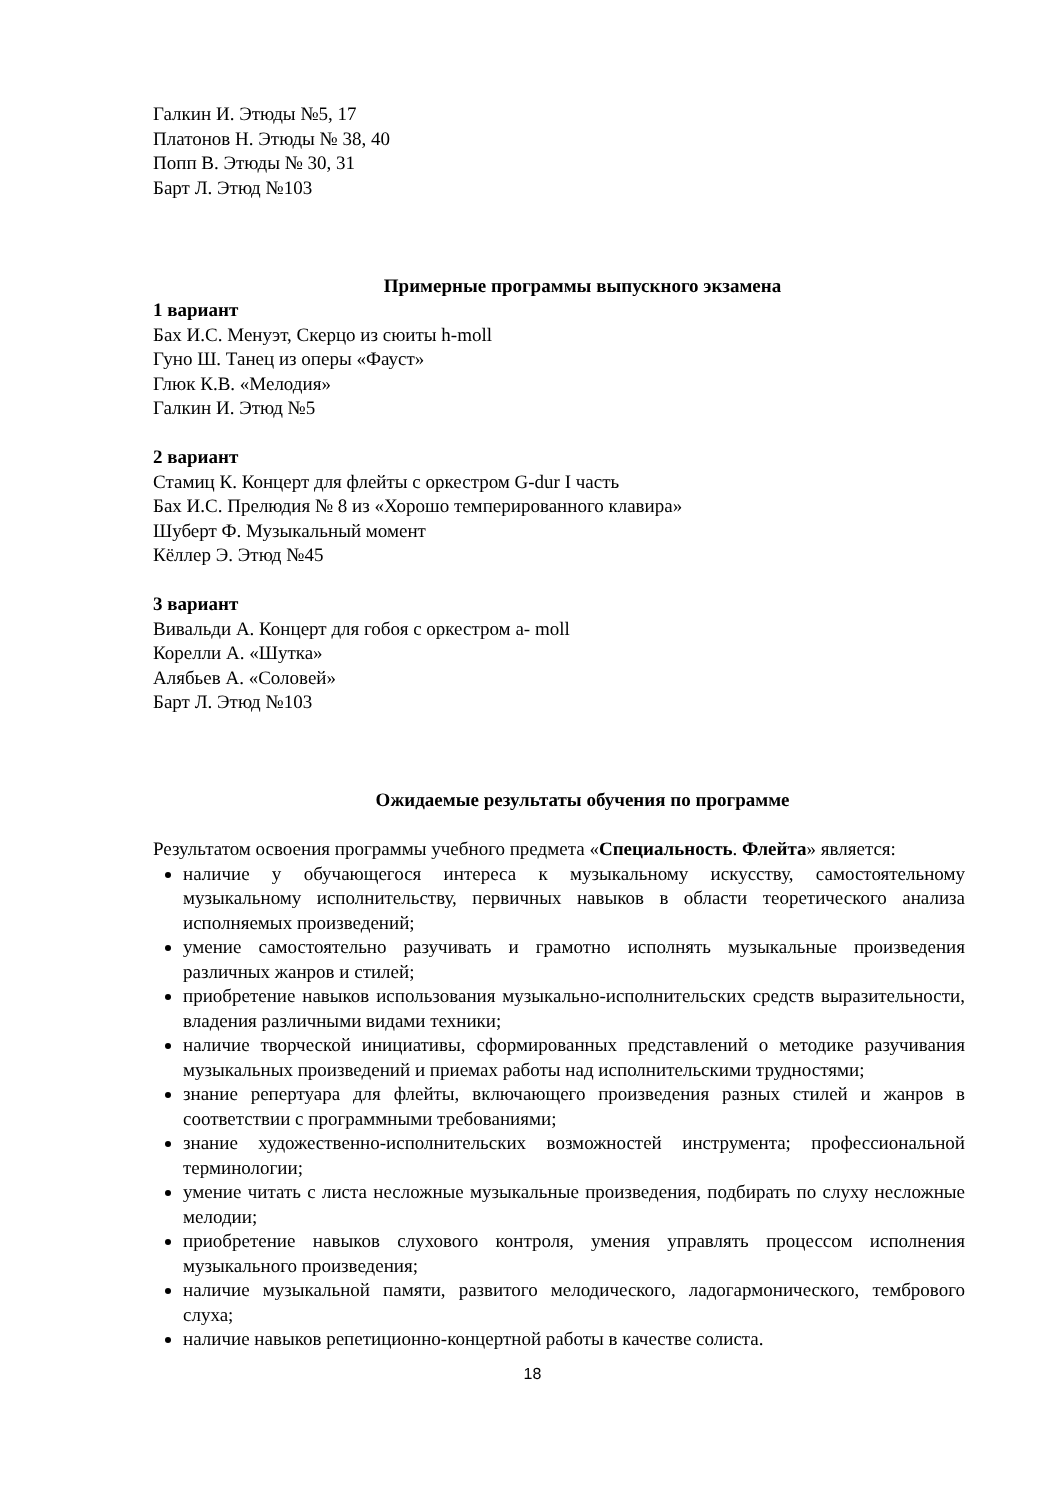Галкин И. Этюды №5, 17
Платонов Н. Этюды № 38, 40
Попп В. Этюды № 30, 31
Барт Л. Этюд №103
Примерные программы выпускного экзамена
1 вариант
Бах И.С. Менуэт, Скерцо из сюиты h-moll
Гуно Ш. Танец из оперы «Фауст»
Глюк К.В. «Мелодия»
Галкин И. Этюд №5
2 вариант
Стамиц К. Концерт для флейты с оркестром G-dur I часть
Бах И.С. Прелюдия № 8 из «Хорошо темперированного клавира»
Шуберт Ф. Музыкальный момент
Кёллер Э. Этюд №45
3 вариант
Вивальди А. Концерт для гобоя с оркестром a- moll
Корелли А. «Шутка»
Алябьев А. «Соловей»
Барт Л. Этюд №103
Ожидаемые результаты обучения по программе
Результатом освоения программы учебного предмета «Специальность. Флейта» является:
наличие у обучающегося интереса к музыкальному искусству, самостоятельному музыкальному исполнительству, первичных навыков в области теоретического анализа исполняемых произведений;
умение самостоятельно разучивать и грамотно исполнять музыкальные произведения различных жанров и стилей;
приобретение навыков использования музыкально-исполнительских средств выразительности, владения различными видами техники;
наличие творческой инициативы, сформированных представлений о методике разучивания музыкальных произведений и приемах работы над исполнительскими трудностями;
знание репертуара для флейты, включающего произведения разных стилей и жанров в соответствии с программными требованиями;
знание художественно-исполнительских возможностей инструмента; профессиональной терминологии;
умение читать с листа несложные музыкальные произведения, подбирать по слуху несложные мелодии;
приобретение навыков слухового контроля, умения управлять процессом исполнения музыкального произведения;
наличие музыкальной памяти, развитого мелодического, ладогармонического, тембрового слуха;
наличие навыков репетиционно-концертной работы в качестве солиста.
18